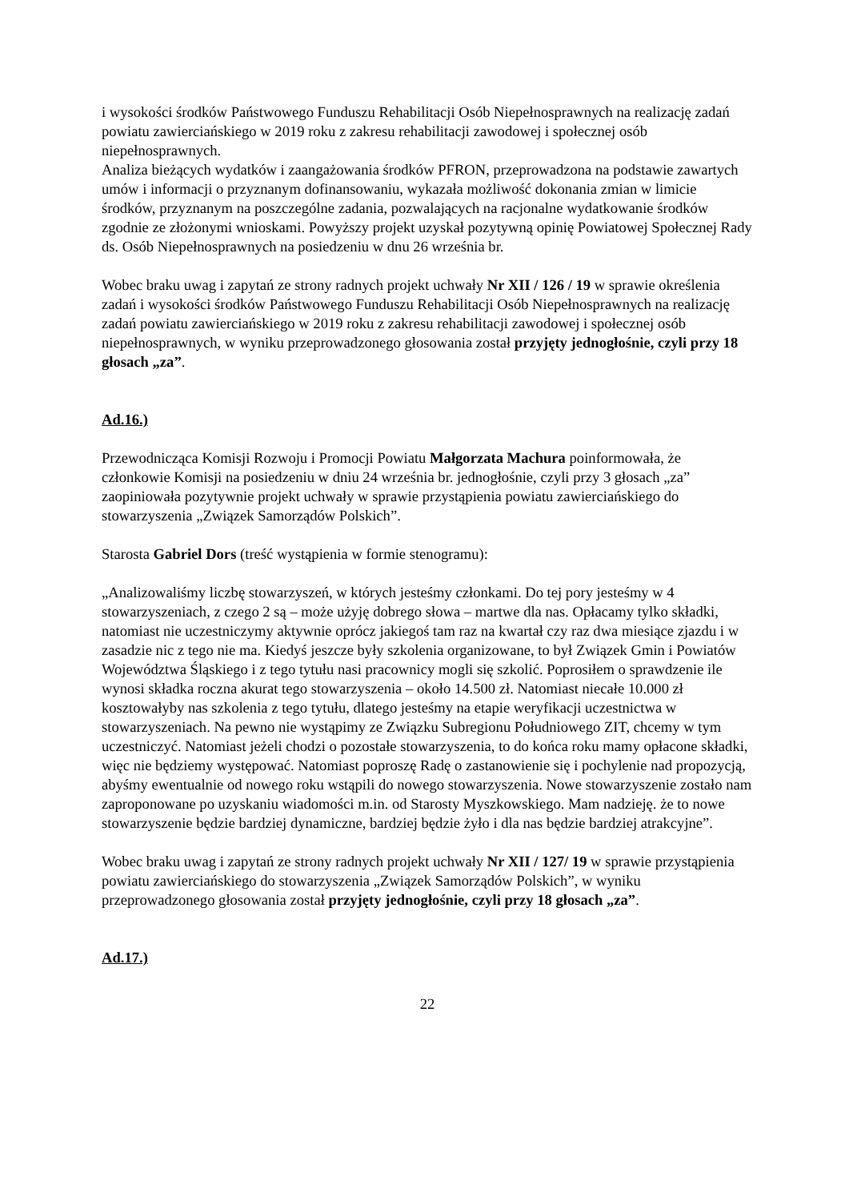i wysokości środków Państwowego Funduszu Rehabilitacji Osób Niepełnosprawnych na realizację zadań powiatu zawierciańskiego w 2019 roku z zakresu rehabilitacji zawodowej i społecznej osób niepełnosprawnych.
Analiza bieżących wydatków i zaangażowania środków PFRON, przeprowadzona na podstawie zawartych umów i informacji o przyznanym dofinansowaniu, wykazała możliwość dokonania zmian w limicie środków, przyznanym na poszczególne zadania, pozwalających na racjonalne wydatkowanie środków zgodnie ze złożonymi wnioskami. Powyższy projekt uzyskał pozytywną opinię Powiatowej Społecznej Rady ds. Osób Niepełnosprawnych na posiedzeniu w dnu 26 września br.
Wobec braku uwag i zapytań ze strony radnych projekt uchwały Nr XII / 126 / 19 w sprawie określenia zadań i wysokości środków Państwowego Funduszu Rehabilitacji Osób Niepełnosprawnych na realizację zadań powiatu zawierciańskiego w 2019 roku z zakresu rehabilitacji zawodowej i społecznej osób niepełnosprawnych, w wyniku przeprowadzonego głosowania został przyjęty jednogłośnie, czyli przy 18 głosach „za”.
Ad.16.)
Przewodnicząca Komisji Rozwoju i Promocji Powiatu Małgorzata Machura poinformowała, że członkowie Komisji na posiedzeniu w dniu 24 września br. jednogłośnie, czyli przy 3 głosach „za” zaopiniowała pozytywnie projekt uchwały w sprawie przystąpienia powiatu zawierciańskiego do stowarzyszenia „Związek Samorządów Polskich”.
Starosta Gabriel Dors (treść wystąpienia w formie stenogramu):
„Analizowaliśmy liczbę stowarzyszeń, w których jesteśmy członkami. Do tej pory jesteśmy w 4 stowarzyszeniach, z czego 2 są – może użyję dobrego słowa – martwe dla nas. Opłacamy tylko składki, natomiast nie uczestniczymy aktywnie oprócz jakiegoś tam raz na kwartał czy raz dwa miesiące zjazdu i w zasadzie nic z tego nie ma. Kiedyś jeszcze były szkolenia organizowane, to był Związek Gmin i Powiatów Województwa Śląskiego i z tego tytułu nasi pracownicy mogli się szkolić. Poprosiłem o sprawdzenie ile wynosi składka roczna akurat tego stowarzyszenia – około 14.500 zł. Natomiast niecałe 10.000 zł kosztowałyby nas szkolenia z tego tytułu, dlatego jesteśmy na etapie weryfikacji uczestnictwa w stowarzyszeniach. Na pewno nie wystąpimy ze Związku Subregionu Południowego ZIT, chcemy w tym uczestniczyć. Natomiast jeżeli chodzi o pozostałe stowarzyszenia, to do końca roku mamy opłacone składki, więc nie będziemy występować. Natomiast poproszę Radę o zastanowienie się i pochylenie nad propozycją, abyśmy ewentualnie od nowego roku wstąpili do nowego stowarzyszenia. Nowe stowarzyszenie zostało nam zaproponowane po uzyskaniu wiadomości m.in. od Starosty Myszkowskiego. Mam nadzieję. że to nowe stowarzyszenie będzie bardziej dynamiczne, bardziej będzie żyło i dla nas będzie bardziej atrakcyjne”.
Wobec braku uwag i zapytań ze strony radnych projekt uchwały Nr XII / 127/ 19 w sprawie przystąpienia powiatu zawierciańskiego do stowarzyszenia „Związek Samorządów Polskich”, w wyniku przeprowadzonego głosowania został przyjęty jednogłośnie, czyli przy 18 głosach „za”.
Ad.17.)
22